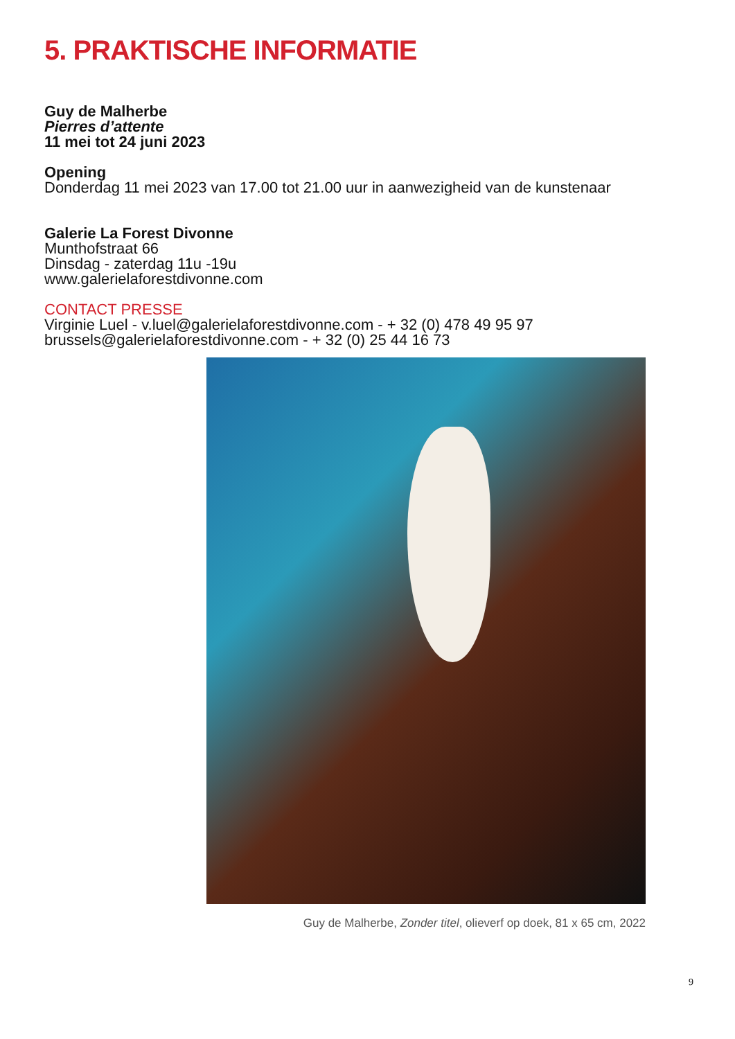5. PRAKTISCHE INFORMATIE
Guy de Malherbe
Pierres d’attente
11 mei tot 24 juni 2023
Opening
Donderdag 11 mei 2023 van 17.00 tot 21.00 uur in aanwezigheid van de kunstenaar
Galerie La Forest Divonne
Munthofstraat 66
Dinsdag - zaterdag 11u -19u
www.galerielaforestdivonne.com
CONTACT PRESSE
Virginie Luel - v.luel@galerielaforestdivonne.com - + 32 (0) 478 49 95 97
brussels@galerielaforestdivonne.com - + 32 (0) 25 44 16 73
Guy de Malherbe, Zonder titel, olieverf op doek, 81 x 65 cm, 2022
9